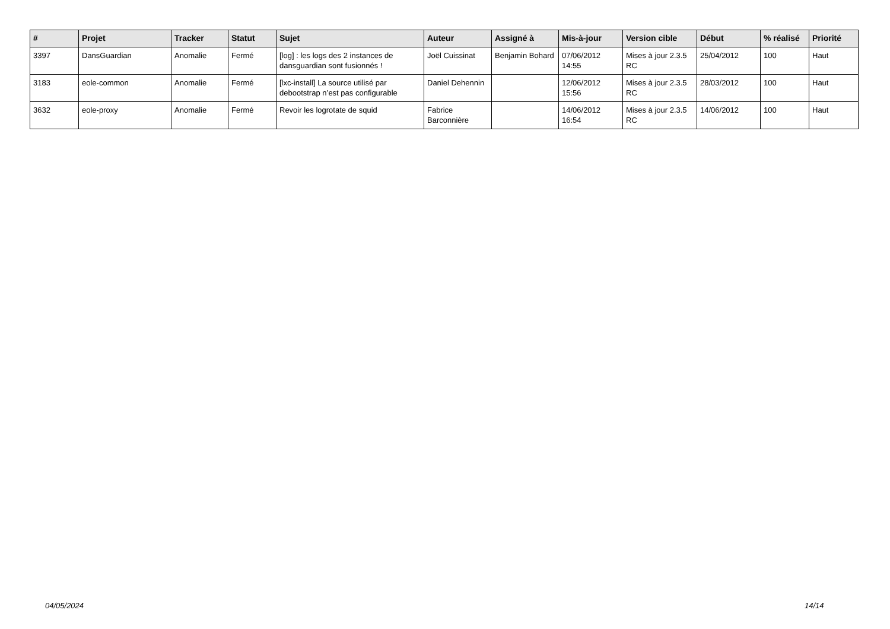| # | Projet | Tracker | Statut | Sujet | Auteur | Assigné à | Mis-à-jour | Version cible | Début | % réalisé | Priorité |
| --- | --- | --- | --- | --- | --- | --- | --- | --- | --- | --- | --- |
| 3397 | DansGuardian | Anomalie | Fermé | [log] : les logs des 2 instances de dansguardian sont fusionnés ! | Joël Cuissinat | Benjamin Bohard | 07/06/2012 14:55 | Mises à jour 2.3.5 RC | 25/04/2012 | 100 | Haut |
| 3183 | eole-common | Anomalie | Fermé | [lxc-install] La source utilisé par debootstrap n’est pas configurable | Daniel Dehennin | | 12/06/2012 15:56 | Mises à jour 2.3.5 RC | 28/03/2012 | 100 | Haut |
| 3632 | eole-proxy | Anomalie | Fermé | Revoir les logrotate de squid | Fabrice Barconnière | | 14/06/2012 16:54 | Mises à jour 2.3.5 RC | 14/06/2012 | 100 | Haut |
04/05/2024 14/14